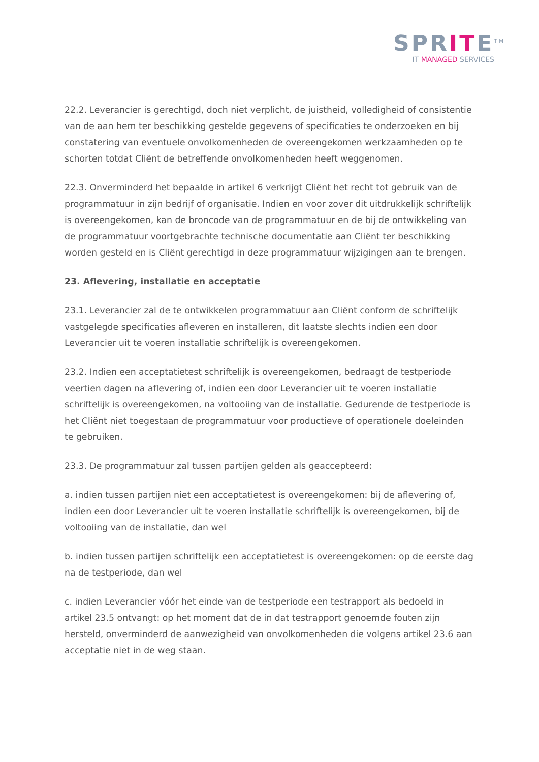SPRITE<sup>TM</sup>
IT MANAGED SERVICES
22.2. Leverancier is gerechtigd, doch niet verplicht, de juistheid, volledigheid of consistentie van de aan hem ter beschikking gestelde gegevens of specificaties te onderzoeken en bij constatering van eventuele onvolkomenheden de overeengekomen werkzaamheden op te schorten totdat Cliënt de betreffende onvolkomenheden heeft weggenomen.
22.3. Onverminderd het bepaalde in artikel 6 verkrijgt Cliënt het recht tot gebruik van de programmatuur in zijn bedrijf of organisatie. Indien en voor zover dit uitdrukkelijk schriftelijk is overeengekomen, kan de broncode van de programmatuur en de bij de ontwikkeling van de programmatuur voortgebrachte technische documentatie aan Cliënt ter beschikking worden gesteld en is Cliënt gerechtigd in deze programmatuur wijzigingen aan te brengen.
23. Aflevering, installatie en acceptatie
23.1. Leverancier zal de te ontwikkelen programmatuur aan Cliënt conform de schriftelijk vastgelegde specificaties afleveren en installeren, dit laatste slechts indien een door Leverancier uit te voeren installatie schriftelijk is overeengekomen.
23.2. Indien een acceptatietest schriftelijk is overeengekomen, bedraagt de testperiode veertien dagen na aflevering of, indien een door Leverancier uit te voeren installatie schriftelijk is overeengekomen, na voltooiing van de installatie. Gedurende de testperiode is het Cliënt niet toegestaan de programmatuur voor productieve of operationele doeleinden te gebruiken.
23.3. De programmatuur zal tussen partijen gelden als geaccepteerd:
a. indien tussen partijen niet een acceptatietest is overeengekomen: bij de aflevering of, indien een door Leverancier uit te voeren installatie schriftelijk is overeengekomen, bij de voltooiing van de installatie, dan wel
b. indien tussen partijen schriftelijk een acceptatietest is overeengekomen: op de eerste dag na de testperiode, dan wel
c. indien Leverancier vóór het einde van de testperiode een testrapport als bedoeld in artikel 23.5 ontvangt: op het moment dat de in dat testrapport genoemde fouten zijn hersteld, onverminderd de aanwezigheid van onvolkomenheden die volgens artikel 23.6 aan acceptatie niet in de weg staan.